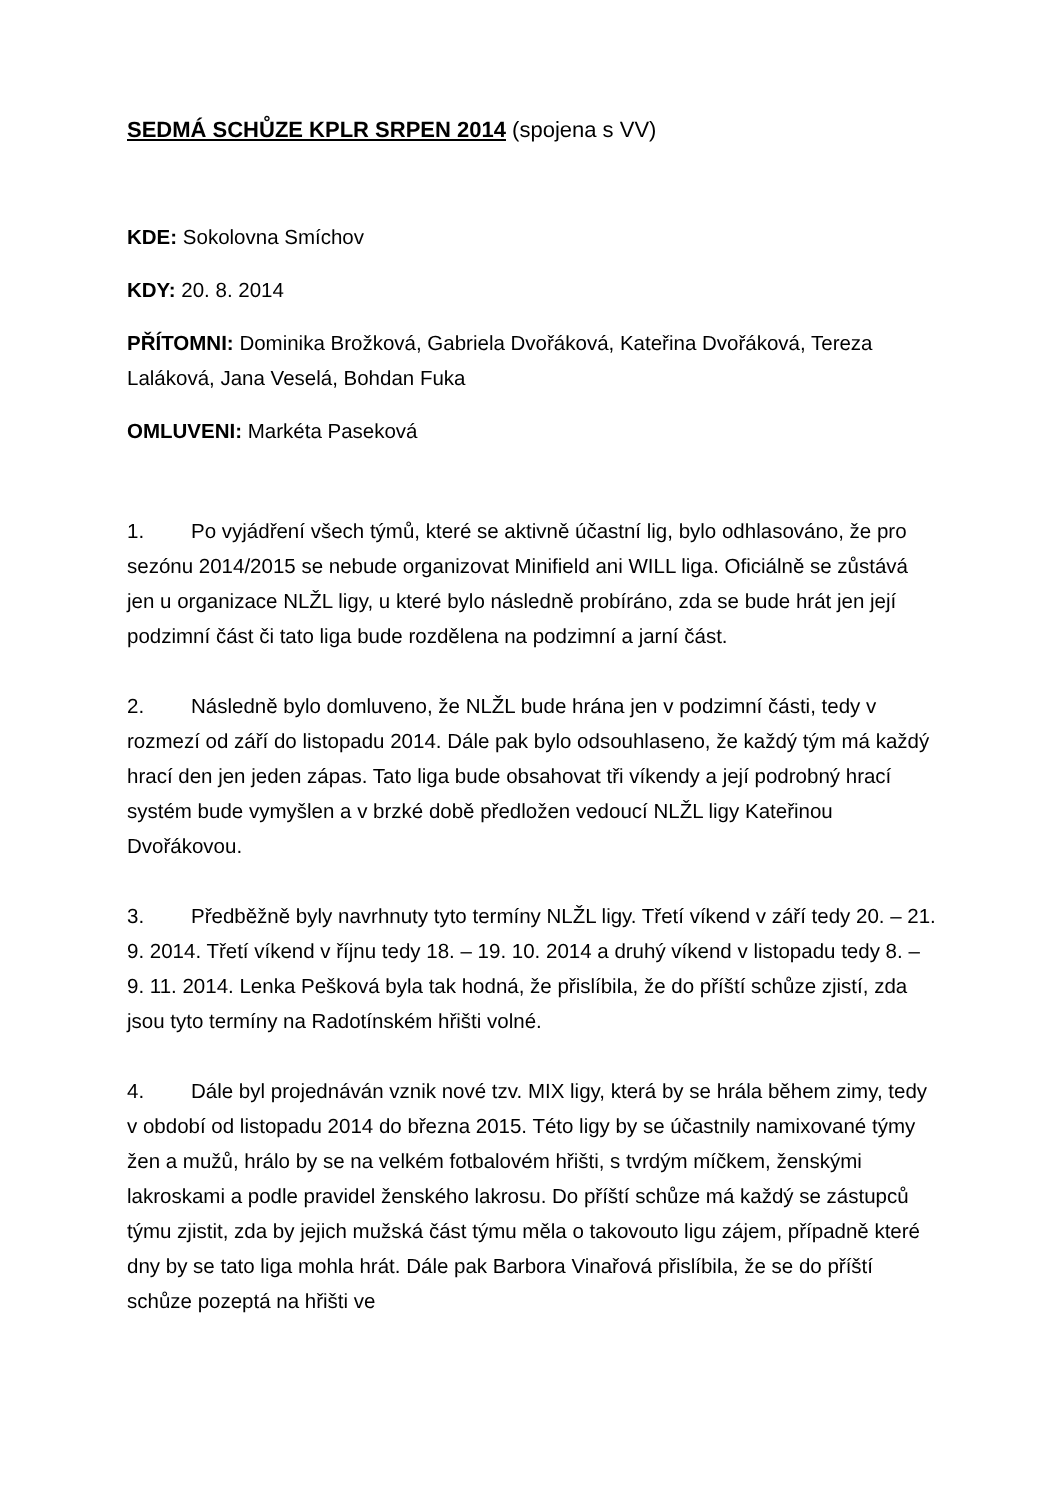SEDMÁ SCHŮZE KPLR SRPEN 2014 (spojena s VV)
KDE: Sokolovna Smíchov
KDY: 20. 8. 2014
PŘÍTOMNI: Dominika Brožková, Gabriela Dvořáková, Kateřina Dvořáková, Tereza Laláková, Jana Veselá, Bohdan Fuka
OMLUVENI: Markéta Paseková
1. Po vyjádření všech týmů, které se aktivně účastní lig, bylo odhlasováno, že pro sezónu 2014/2015 se nebude organizovat Minifield ani WILL liga. Oficiálně se zůstává jen u organizace NLŽL ligy, u které bylo následně probíráno, zda se bude hrát jen její podzimní část či tato liga bude rozdělena na podzimní a jarní část.
2. Následně bylo domluveno, že NLŽL bude hrána jen v podzimní části, tedy v rozmezí od září do listopadu 2014. Dále pak bylo odsouhlaseno, že každý tým má každý hrací den jen jeden zápas. Tato liga bude obsahovat tři víkendy a její podrobný hrací systém bude vymyšlen a v brzké době předložen vedoucí NLŽL ligy Kateřinou Dvořákovou.
3. Předběžně byly navrhnuty tyto termíny NLŽL ligy. Třetí víkend v září tedy 20. – 21. 9. 2014. Třetí víkend v říjnu tedy 18. – 19. 10. 2014 a druhý víkend v listopadu tedy 8. – 9. 11. 2014. Lenka Pešková byla tak hodná, že přislíbila, že do příští schůze zjistí, zda jsou tyto termíny na Radotínském hřišti volné.
4. Dále byl projednáván vznik nové tzv. MIX ligy, která by se hrála během zimy, tedy v období od listopadu 2014 do března 2015. Této ligy by se účastnily namixované týmy žen a mužů, hrálo by se na velkém fotbalovém hřišti, s tvrdým míčkem, ženskými lakroskami a podle pravidel ženského lakrosu. Do příští schůze má každý se zástupců týmu zjistit, zda by jejich mužská část týmu měla o takovouto ligu zájem, případně které dny by se tato liga mohla hrát. Dále pak Barbora Vinařová přislíbila, že se do příští schůze pozeptá na hřišti ve